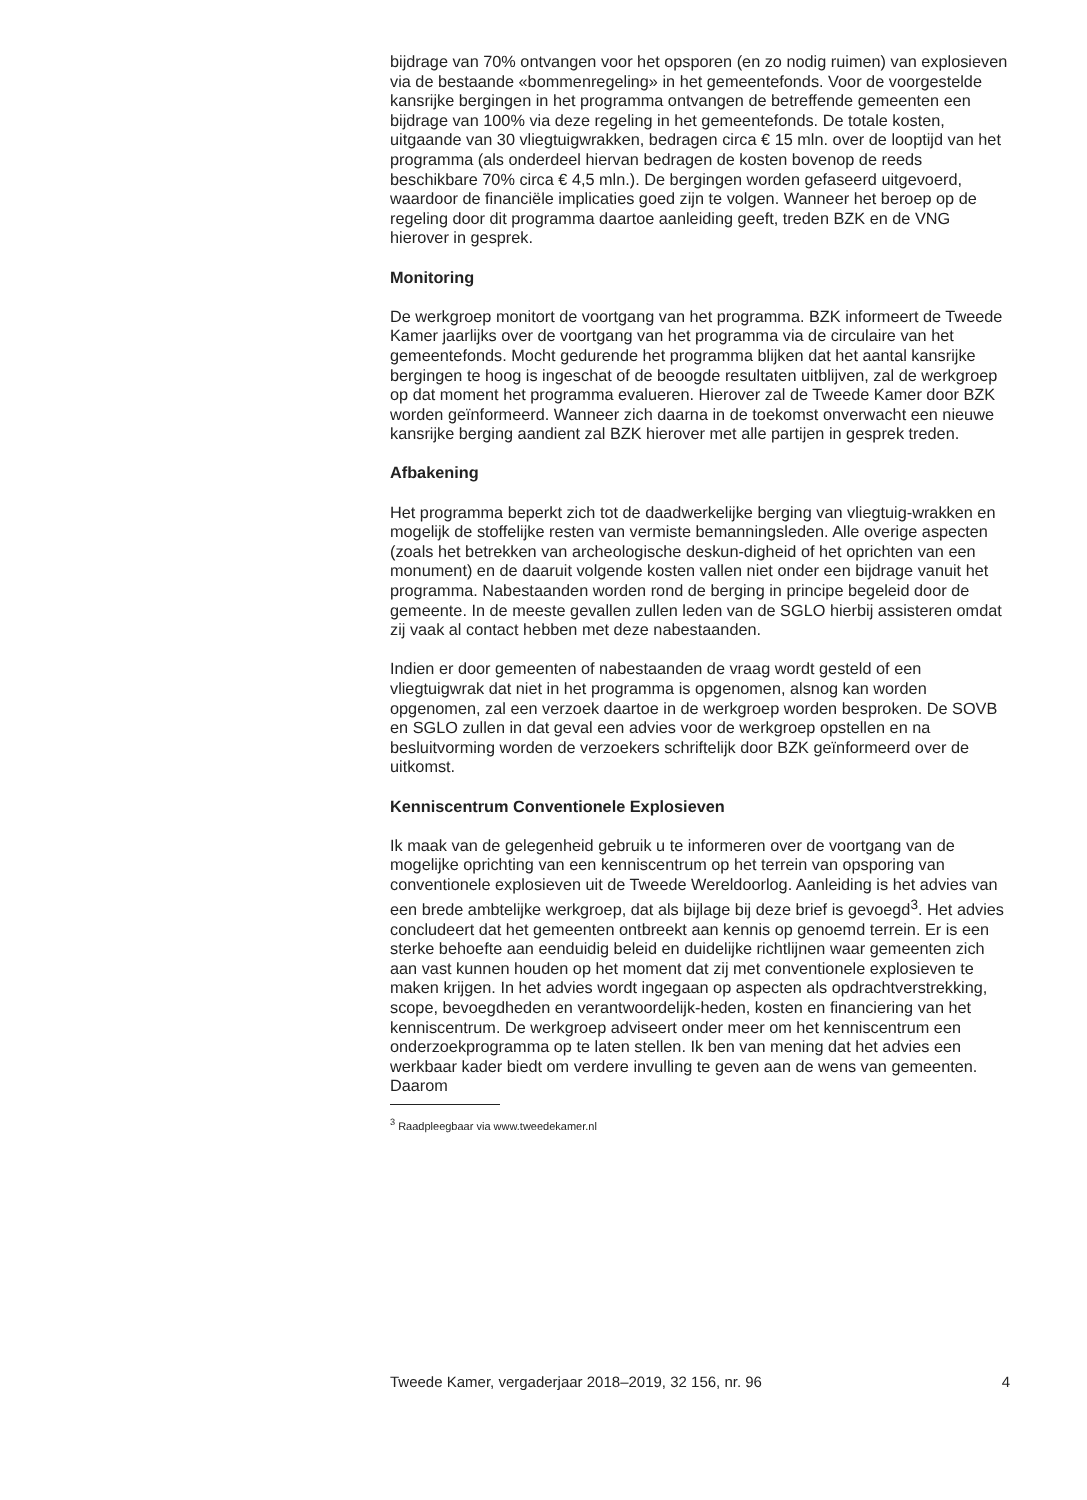bijdrage van 70% ontvangen voor het opsporen (en zo nodig ruimen) van explosieven via de bestaande «bommenregeling» in het gemeentefonds. Voor de voorgestelde kansrijke bergingen in het programma ontvangen de betreffende gemeenten een bijdrage van 100% via deze regeling in het gemeentefonds. De totale kosten, uitgaande van 30 vliegtuigwrakken, bedragen circa € 15 mln. over de looptijd van het programma (als onderdeel hiervan bedragen de kosten bovenop de reeds beschikbare 70% circa € 4,5 mln.). De bergingen worden gefaseerd uitgevoerd, waardoor de financiële implicaties goed zijn te volgen. Wanneer het beroep op de regeling door dit programma daartoe aanleiding geeft, treden BZK en de VNG hierover in gesprek.
Monitoring
De werkgroep monitort de voortgang van het programma. BZK informeert de Tweede Kamer jaarlijks over de voortgang van het programma via de circulaire van het gemeentefonds. Mocht gedurende het programma blijken dat het aantal kansrijke bergingen te hoog is ingeschat of de beoogde resultaten uitblijven, zal de werkgroep op dat moment het programma evalueren. Hierover zal de Tweede Kamer door BZK worden geïnformeerd. Wanneer zich daarna in de toekomst onverwacht een nieuwe kansrijke berging aandient zal BZK hierover met alle partijen in gesprek treden.
Afbakening
Het programma beperkt zich tot de daadwerkelijke berging van vliegtuig-wrakken en mogelijk de stoffelijke resten van vermiste bemanningsleden. Alle overige aspecten (zoals het betrekken van archeologische deskun-digheid of het oprichten van een monument) en de daaruit volgende kosten vallen niet onder een bijdrage vanuit het programma. Nabestaanden worden rond de berging in principe begeleid door de gemeente. In de meeste gevallen zullen leden van de SGLO hierbij assisteren omdat zij vaak al contact hebben met deze nabestaanden.
Indien er door gemeenten of nabestaanden de vraag wordt gesteld of een vliegtuigwrak dat niet in het programma is opgenomen, alsnog kan worden opgenomen, zal een verzoek daartoe in de werkgroep worden besproken. De SOVB en SGLO zullen in dat geval een advies voor de werkgroep opstellen en na besluitvorming worden de verzoekers schriftelijk door BZK geïnformeerd over de uitkomst.
Kenniscentrum Conventionele Explosieven
Ik maak van de gelegenheid gebruik u te informeren over de voortgang van de mogelijke oprichting van een kenniscentrum op het terrein van opsporing van conventionele explosieven uit de Tweede Wereldoorlog. Aanleiding is het advies van een brede ambtelijke werkgroep, dat als bijlage bij deze brief is gevoegd<sup>3</sup>. Het advies concludeert dat het gemeenten ontbreekt aan kennis op genoemd terrein. Er is een sterke behoefte aan eenduidig beleid en duidelijke richtlijnen waar gemeenten zich aan vast kunnen houden op het moment dat zij met conventionele explosieven te maken krijgen. In het advies wordt ingegaan op aspecten als opdrachtverstrekking, scope, bevoegdheden en verantwoordelijk-heden, kosten en financiering van het kenniscentrum. De werkgroep adviseert onder meer om het kenniscentrum een onderzoekprogramma op te laten stellen. Ik ben van mening dat het advies een werkbaar kader biedt om verdere invulling te geven aan de wens van gemeenten. Daarom
<sup>3</sup> Raadpleegbaar via www.tweedekamer.nl
Tweede Kamer, vergaderjaar 2018–2019, 32 156, nr. 96 4